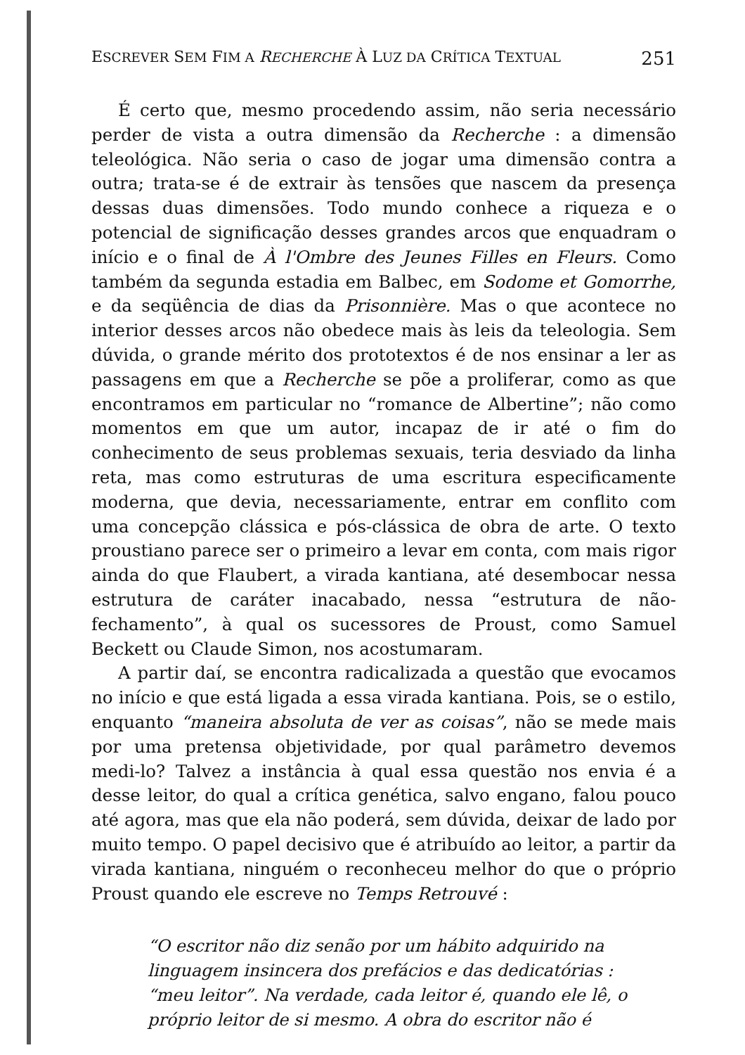ESCREVER SEM FIM A RECHERCHE À LUZ DA CRÍTICA TEXTUAL 251
É certo que, mesmo procedendo assim, não seria necessário perder de vista a outra dimensão da Recherche : a dimensão teleológica. Não seria o caso de jogar uma dimensão contra a outra; trata-se é de extrair às tensões que nascem da presença dessas duas dimensões. Todo mundo conhece a riqueza e o potencial de significação desses grandes arcos que enquadram o início e o final de À l'Ombre des Jeunes Filles en Fleurs. Como também da segunda estadia em Balbec, em Sodome et Gomorrhe, e da seqüência de dias da Prisonnière. Mas o que acontece no interior desses arcos não obedece mais às leis da teleologia. Sem dúvida, o grande mérito dos prototextos é de nos ensinar a ler as passagens em que a Recherche se põe a proliferar, como as que encontramos em particular no “romance de Albertine”; não como momentos em que um autor, incapaz de ir até o fim do conhecimento de seus problemas sexuais, teria desviado da linha reta, mas como estruturas de uma escritura especificamente moderna, que devia, necessariamente, entrar em conflito com uma concepção clássica e pós-clássica de obra de arte. O texto proustiano parece ser o primeiro a levar em conta, com mais rigor ainda do que Flaubert, a virada kantiana, até desembocar nessa estrutura de caráter inacabado, nessa “estrutura de não-fechamento”, à qual os sucessores de Proust, como Samuel Beckett ou Claude Simon, nos acostumaram.
A partir daí, se encontra radicalizada a questão que evocamos no início e que está ligada a essa virada kantiana. Pois, se o estilo, enquanto “maneira absoluta de ver as coisas”, não se mede mais por uma pretensa objetividade, por qual parâmetro devemos medi-lo? Talvez a instância à qual essa questão nos envia é a desse leitor, do qual a crítica genética, salvo engano, falou pouco até agora, mas que ela não poderá, sem dúvida, deixar de lado por muito tempo. O papel decisivo que é atribuído ao leitor, a partir da virada kantiana, ninguém o reconheceu melhor do que o próprio Proust quando ele escreve no Temps Retrouvé :
“O escritor não diz senão por um hábito adquirido na linguagem insincera dos prefácios e das dedicatórias : “meu leitor”. Na verdade, cada leitor é, quando ele lê, o próprio leitor de si mesmo. A obra do escritor não é